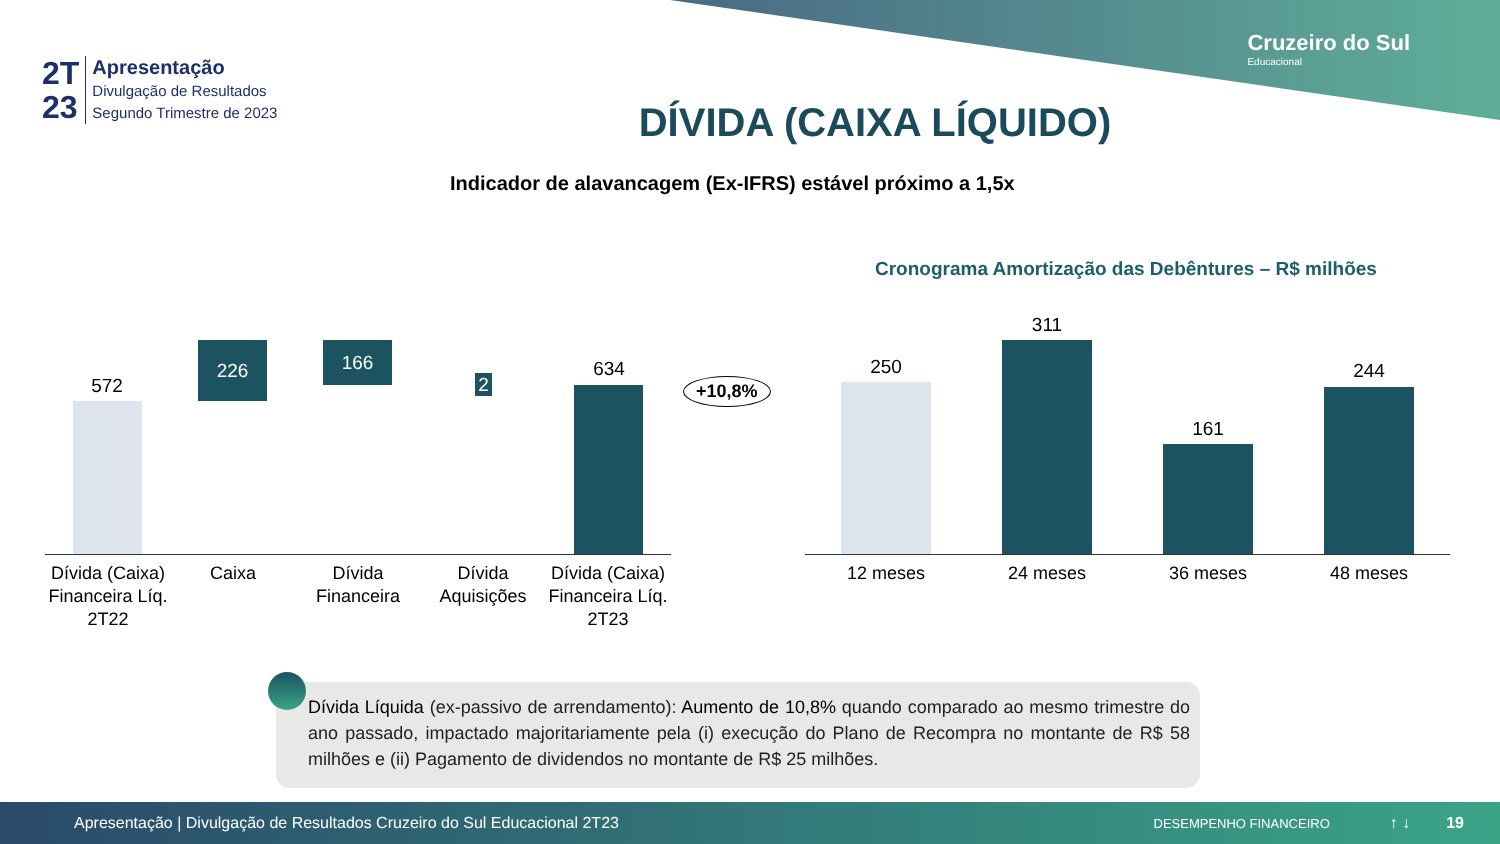Cruzeiro do Sul
Educacional
2T
23
Apresentação
Divulgação de Resultados
Segundo Trimestre de 2023
DÍVIDA (CAIXA LÍQUIDO)
Indicador de alavancagem (Ex-IFRS) estável próximo a 1,5x
572
226 166
2
634
+10,8%
Dívida (Caixa) Financeira Líq. 2T22
Caixa
Dívida Financeira
Dívida Aquisições
Dívida (Caixa) Financeira Líq. 2T23
Cronograma Amortização das Debêntures – R$ milhões
250
311
161
244
12 meses 24 meses 36 meses 48 meses
Dívida Líquida (ex-passivo de arrendamento): Aumento de 10,8% quando comparado ao mesmo trimestre do ano passado, impactado majoritariamente pela (i) execução do Plano de Recompra no montante de R$ 58 milhões e (ii) Pagamento de dividendos no montante de R$ 25 milhões.
Apresentação | Divulgação de Resultados Cruzeiro do Sul Educacional 2T23 DESEMPENHO FINANCEIRO ↑ ↓ 19